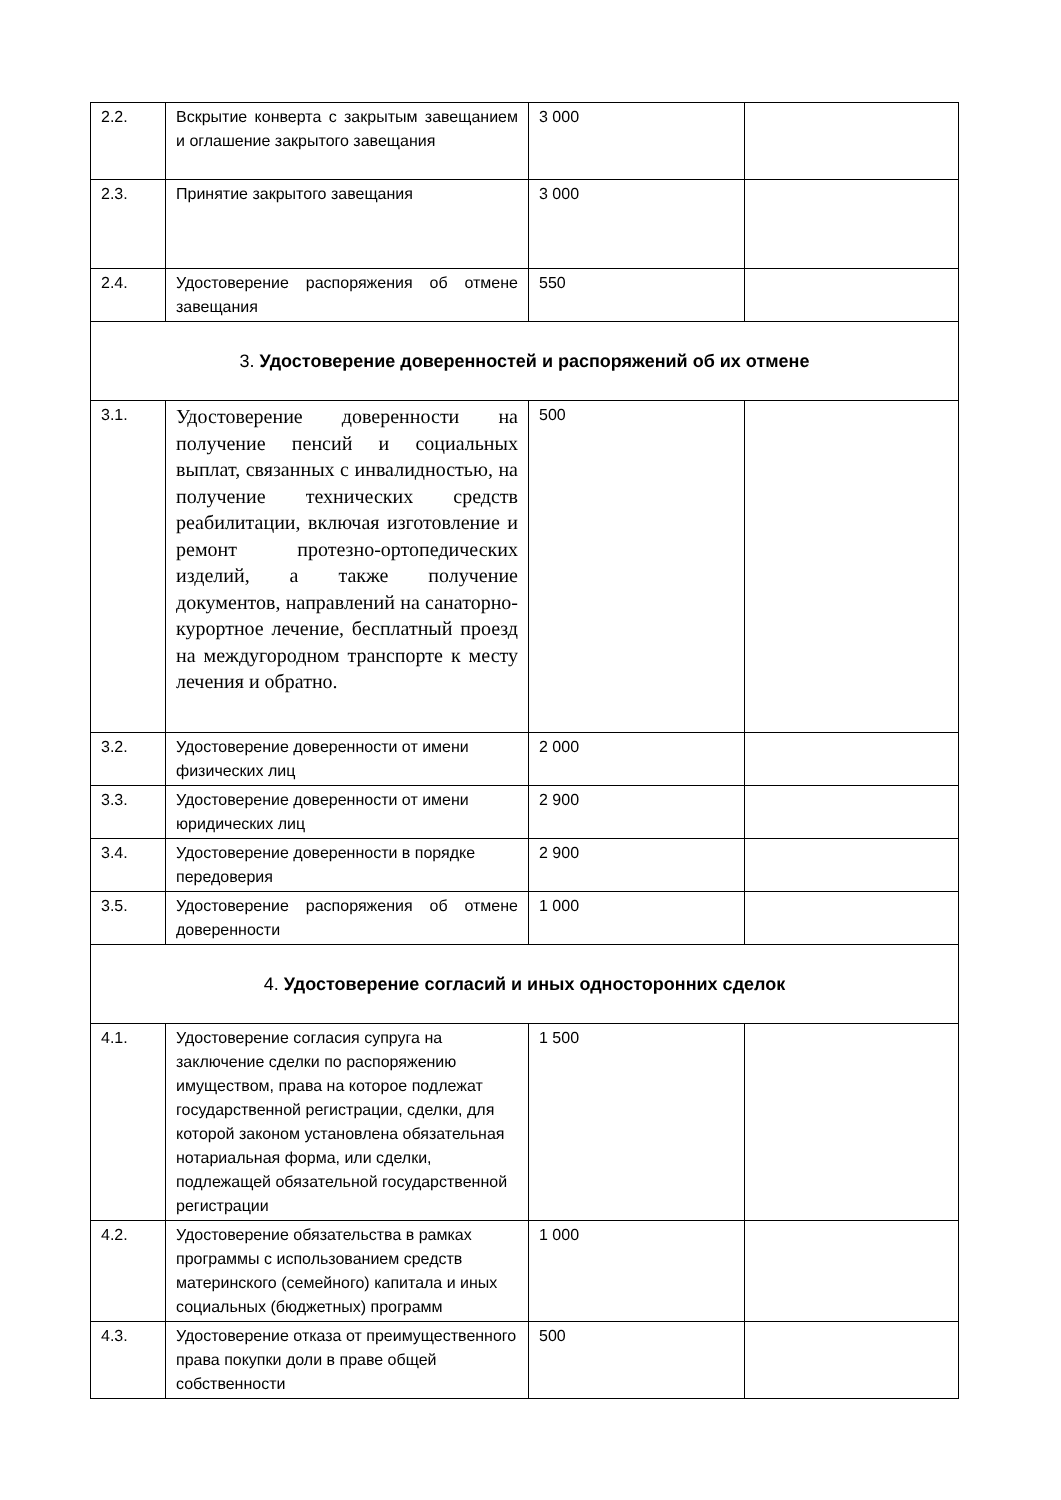| 2.2. | Вскрытие конверта с закрытым завещанием и оглашение закрытого завещания | 3 000 | |
| 2.3. | Принятие закрытого завещания | 3 000 | |
| 2.4. | Удостоверение распоряжения об отмене завещания | 550 | |
| 3. Удостоверение доверенностей и распоряжений об их отмене | | | |
| 3.1. | Удостоверение доверенности на получение пенсий и социальных выплат, связанных с инвалидностью, на получение технических средств реабилитации, включая изготовление и ремонт протезно-ортопедических изделий, а также получение документов, направлений на санаторно-курортное лечение, бесплатный проезд на междугородном транспорте к месту лечения и обратно. | 500 | |
| 3.2. | Удостоверение доверенности от имени физических лиц | 2 000 | |
| 3.3. | Удостоверение доверенности от имени юридических лиц | 2 900 | |
| 3.4. | Удостоверение доверенности в порядке передоверия | 2 900 | |
| 3.5. | Удостоверение распоряжения об отмене доверенности | 1 000 | |
| 4. Удостоверение согласий и иных односторонних сделок | | | |
| 4.1. | Удостоверение согласия супруга на заключение сделки по распоряжению имуществом, права на которое подлежат государственной регистрации, сделки, для которой законом установлена обязательная нотариальная форма, или сделки, подлежащей обязательной государственной регистрации | 1 500 | |
| 4.2. | Удостоверение обязательства в рамках программы с использованием средств материнского (семейного) капитала и иных социальных (бюджетных) программ | 1 000 | |
| 4.3. | Удостоверение отказа от преимущественного права покупки доли в праве общей собственности | 500 | |